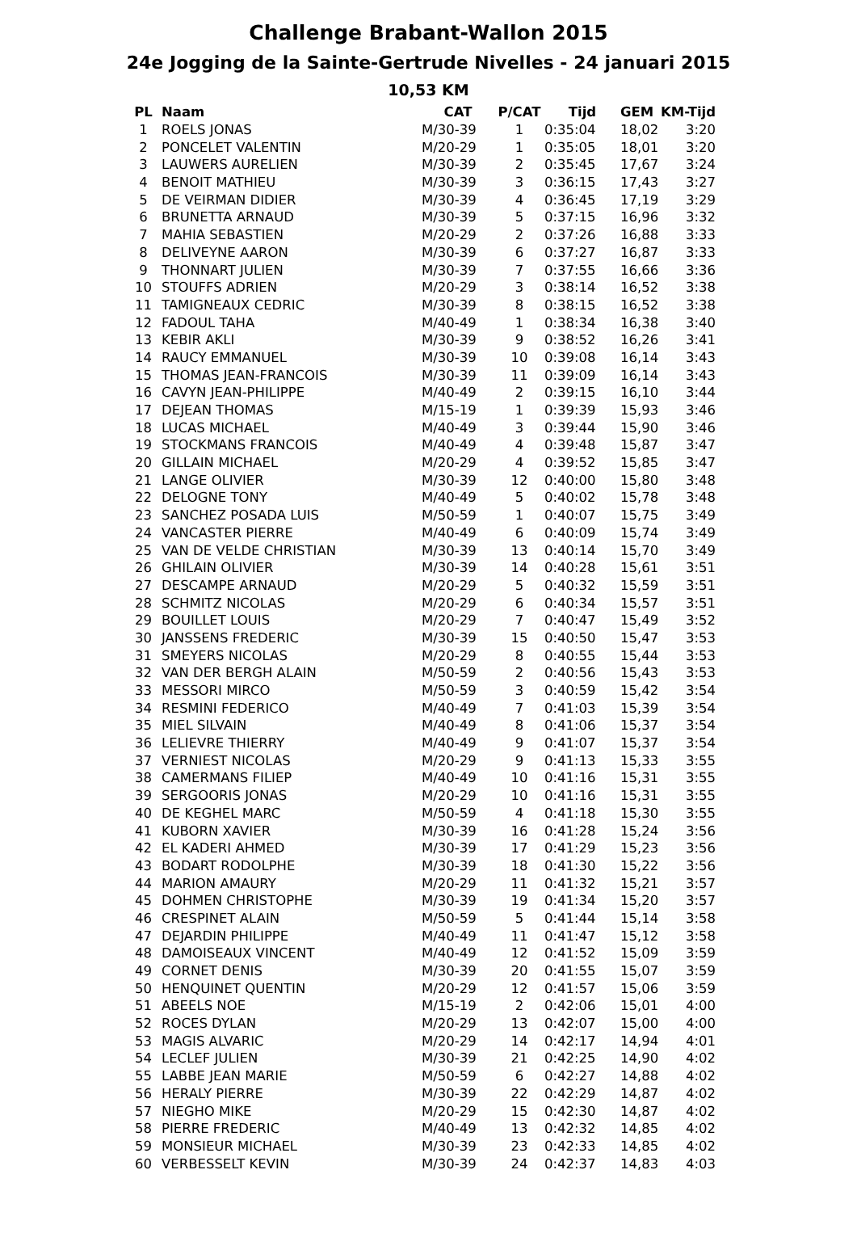Challenge Brabant-Wallon 2015
24e Jogging de la Sainte-Gertrude Nivelles - 24 januari 2015
10,53 KM
| PL | Naam | CAT | P/CAT | Tijd | GEM | KM-Tijd |
| --- | --- | --- | --- | --- | --- | --- |
| 1 | ROELS JONAS | M/30-39 | 1 | 0:35:04 | 18,02 | 3:20 |
| 2 | PONCELET VALENTIN | M/20-29 | 1 | 0:35:05 | 18,01 | 3:20 |
| 3 | LAUWERS AURELIEN | M/30-39 | 2 | 0:35:45 | 17,67 | 3:24 |
| 4 | BENOIT MATHIEU | M/30-39 | 3 | 0:36:15 | 17,43 | 3:27 |
| 5 | DE VEIRMAN DIDIER | M/30-39 | 4 | 0:36:45 | 17,19 | 3:29 |
| 6 | BRUNETTA ARNAUD | M/30-39 | 5 | 0:37:15 | 16,96 | 3:32 |
| 7 | MAHIA SEBASTIEN | M/20-29 | 2 | 0:37:26 | 16,88 | 3:33 |
| 8 | DELIVEYNE AARON | M/30-39 | 6 | 0:37:27 | 16,87 | 3:33 |
| 9 | THONNART JULIEN | M/30-39 | 7 | 0:37:55 | 16,66 | 3:36 |
| 10 | STOUFFS ADRIEN | M/20-29 | 3 | 0:38:14 | 16,52 | 3:38 |
| 11 | TAMIGNEAUX CEDRIC | M/30-39 | 8 | 0:38:15 | 16,52 | 3:38 |
| 12 | FADOUL TAHA | M/40-49 | 1 | 0:38:34 | 16,38 | 3:40 |
| 13 | KEBIR AKLI | M/30-39 | 9 | 0:38:52 | 16,26 | 3:41 |
| 14 | RAUCY EMMANUEL | M/30-39 | 10 | 0:39:08 | 16,14 | 3:43 |
| 15 | THOMAS JEAN-FRANCOIS | M/30-39 | 11 | 0:39:09 | 16,14 | 3:43 |
| 16 | CAVYN JEAN-PHILIPPE | M/40-49 | 2 | 0:39:15 | 16,10 | 3:44 |
| 17 | DEJEAN THOMAS | M/15-19 | 1 | 0:39:39 | 15,93 | 3:46 |
| 18 | LUCAS MICHAEL | M/40-49 | 3 | 0:39:44 | 15,90 | 3:46 |
| 19 | STOCKMANS FRANCOIS | M/40-49 | 4 | 0:39:48 | 15,87 | 3:47 |
| 20 | GILLAIN MICHAEL | M/20-29 | 4 | 0:39:52 | 15,85 | 3:47 |
| 21 | LANGE OLIVIER | M/30-39 | 12 | 0:40:00 | 15,80 | 3:48 |
| 22 | DELOGNE TONY | M/40-49 | 5 | 0:40:02 | 15,78 | 3:48 |
| 23 | SANCHEZ POSADA LUIS | M/50-59 | 1 | 0:40:07 | 15,75 | 3:49 |
| 24 | VANCASTER PIERRE | M/40-49 | 6 | 0:40:09 | 15,74 | 3:49 |
| 25 | VAN DE VELDE CHRISTIAN | M/30-39 | 13 | 0:40:14 | 15,70 | 3:49 |
| 26 | GHILAIN OLIVIER | M/30-39 | 14 | 0:40:28 | 15,61 | 3:51 |
| 27 | DESCAMPE ARNAUD | M/20-29 | 5 | 0:40:32 | 15,59 | 3:51 |
| 28 | SCHMITZ NICOLAS | M/20-29 | 6 | 0:40:34 | 15,57 | 3:51 |
| 29 | BOUILLET LOUIS | M/20-29 | 7 | 0:40:47 | 15,49 | 3:52 |
| 30 | JANSSENS FREDERIC | M/30-39 | 15 | 0:40:50 | 15,47 | 3:53 |
| 31 | SMEYERS NICOLAS | M/20-29 | 8 | 0:40:55 | 15,44 | 3:53 |
| 32 | VAN DER BERGH ALAIN | M/50-59 | 2 | 0:40:56 | 15,43 | 3:53 |
| 33 | MESSORI MIRCO | M/50-59 | 3 | 0:40:59 | 15,42 | 3:54 |
| 34 | RESMINI FEDERICO | M/40-49 | 7 | 0:41:03 | 15,39 | 3:54 |
| 35 | MIEL SILVAIN | M/40-49 | 8 | 0:41:06 | 15,37 | 3:54 |
| 36 | LELIEVRE THIERRY | M/40-49 | 9 | 0:41:07 | 15,37 | 3:54 |
| 37 | VERNIEST NICOLAS | M/20-29 | 9 | 0:41:13 | 15,33 | 3:55 |
| 38 | CAMERMANS FILIEP | M/40-49 | 10 | 0:41:16 | 15,31 | 3:55 |
| 39 | SERGOORIS JONAS | M/20-29 | 10 | 0:41:16 | 15,31 | 3:55 |
| 40 | DE KEGHEL MARC | M/50-59 | 4 | 0:41:18 | 15,30 | 3:55 |
| 41 | KUBORN XAVIER | M/30-39 | 16 | 0:41:28 | 15,24 | 3:56 |
| 42 | EL KADERI AHMED | M/30-39 | 17 | 0:41:29 | 15,23 | 3:56 |
| 43 | BODART RODOLPHE | M/30-39 | 18 | 0:41:30 | 15,22 | 3:56 |
| 44 | MARION AMAURY | M/20-29 | 11 | 0:41:32 | 15,21 | 3:57 |
| 45 | DOHMEN CHRISTOPHE | M/30-39 | 19 | 0:41:34 | 15,20 | 3:57 |
| 46 | CRESPINET ALAIN | M/50-59 | 5 | 0:41:44 | 15,14 | 3:58 |
| 47 | DEJARDIN PHILIPPE | M/40-49 | 11 | 0:41:47 | 15,12 | 3:58 |
| 48 | DAMOISEAUX VINCENT | M/40-49 | 12 | 0:41:52 | 15,09 | 3:59 |
| 49 | CORNET DENIS | M/30-39 | 20 | 0:41:55 | 15,07 | 3:59 |
| 50 | HENQUINET QUENTIN | M/20-29 | 12 | 0:41:57 | 15,06 | 3:59 |
| 51 | ABEELS NOE | M/15-19 | 2 | 0:42:06 | 15,01 | 4:00 |
| 52 | ROCES DYLAN | M/20-29 | 13 | 0:42:07 | 15,00 | 4:00 |
| 53 | MAGIS ALVARIC | M/20-29 | 14 | 0:42:17 | 14,94 | 4:01 |
| 54 | LECLEF JULIEN | M/30-39 | 21 | 0:42:25 | 14,90 | 4:02 |
| 55 | LABBE JEAN MARIE | M/50-59 | 6 | 0:42:27 | 14,88 | 4:02 |
| 56 | HERALY PIERRE | M/30-39 | 22 | 0:42:29 | 14,87 | 4:02 |
| 57 | NIEGHO MIKE | M/20-29 | 15 | 0:42:30 | 14,87 | 4:02 |
| 58 | PIERRE FREDERIC | M/40-49 | 13 | 0:42:32 | 14,85 | 4:02 |
| 59 | MONSIEUR MICHAEL | M/30-39 | 23 | 0:42:33 | 14,85 | 4:02 |
| 60 | VERBESSELT KEVIN | M/30-39 | 24 | 0:42:37 | 14,83 | 4:03 |